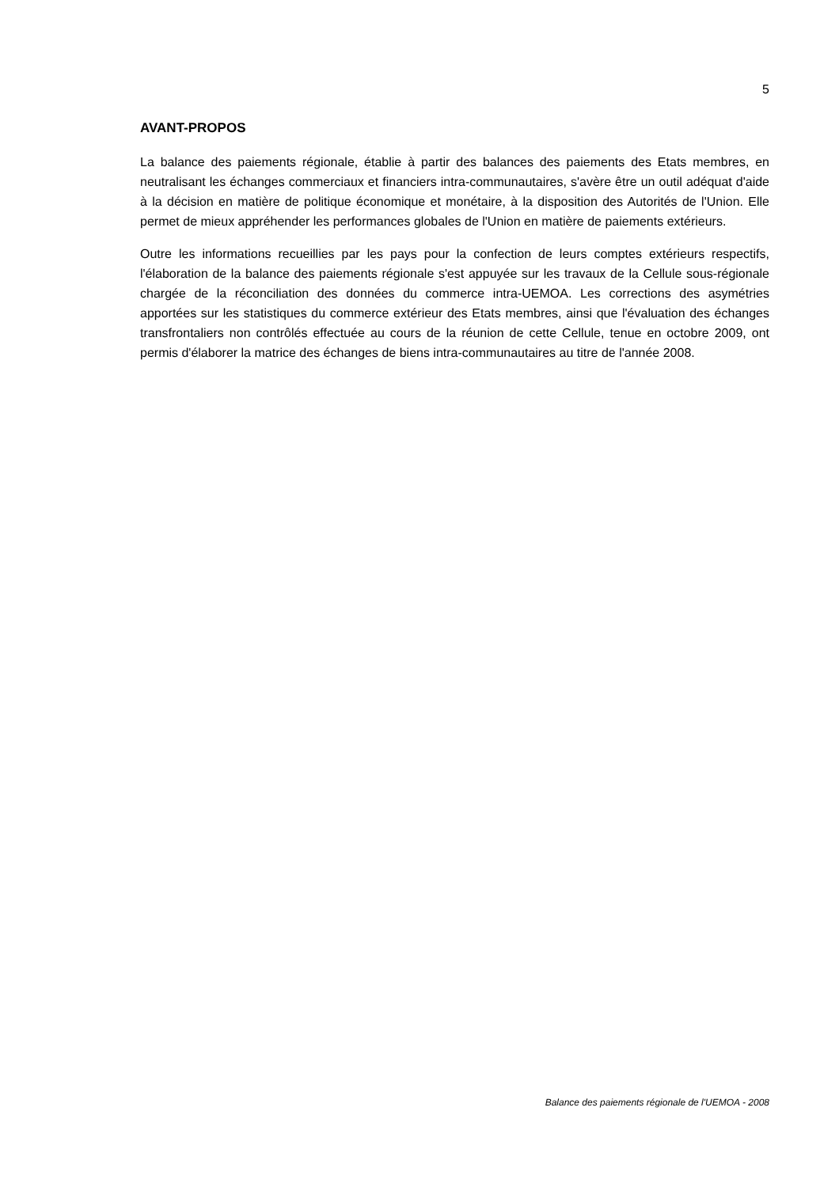5
AVANT-PROPOS
La balance des paiements régionale, établie à partir des balances des paiements des Etats membres, en neutralisant les échanges commerciaux et financiers intra-communautaires, s'avère être un outil adéquat d'aide à la décision en matière de politique économique et monétaire, à la disposition des Autorités de l'Union. Elle permet de mieux appréhender les performances globales de l'Union en matière de paiements extérieurs.
Outre les informations recueillies par les pays pour la confection de leurs comptes extérieurs respectifs, l'élaboration de la balance des paiements régionale s'est appuyée sur les travaux de la Cellule sous-régionale chargée de la réconciliation des données du commerce intra-UEMOA. Les corrections des asymétries apportées sur les statistiques du commerce extérieur des Etats membres, ainsi que l'évaluation des échanges transfrontaliers non contrôlés effectuée au cours de la réunion de cette Cellule, tenue en octobre 2009, ont permis d'élaborer la matrice des échanges de biens intra-communautaires au titre de l'année 2008.
Balance des paiements régionale de l'UEMOA - 2008